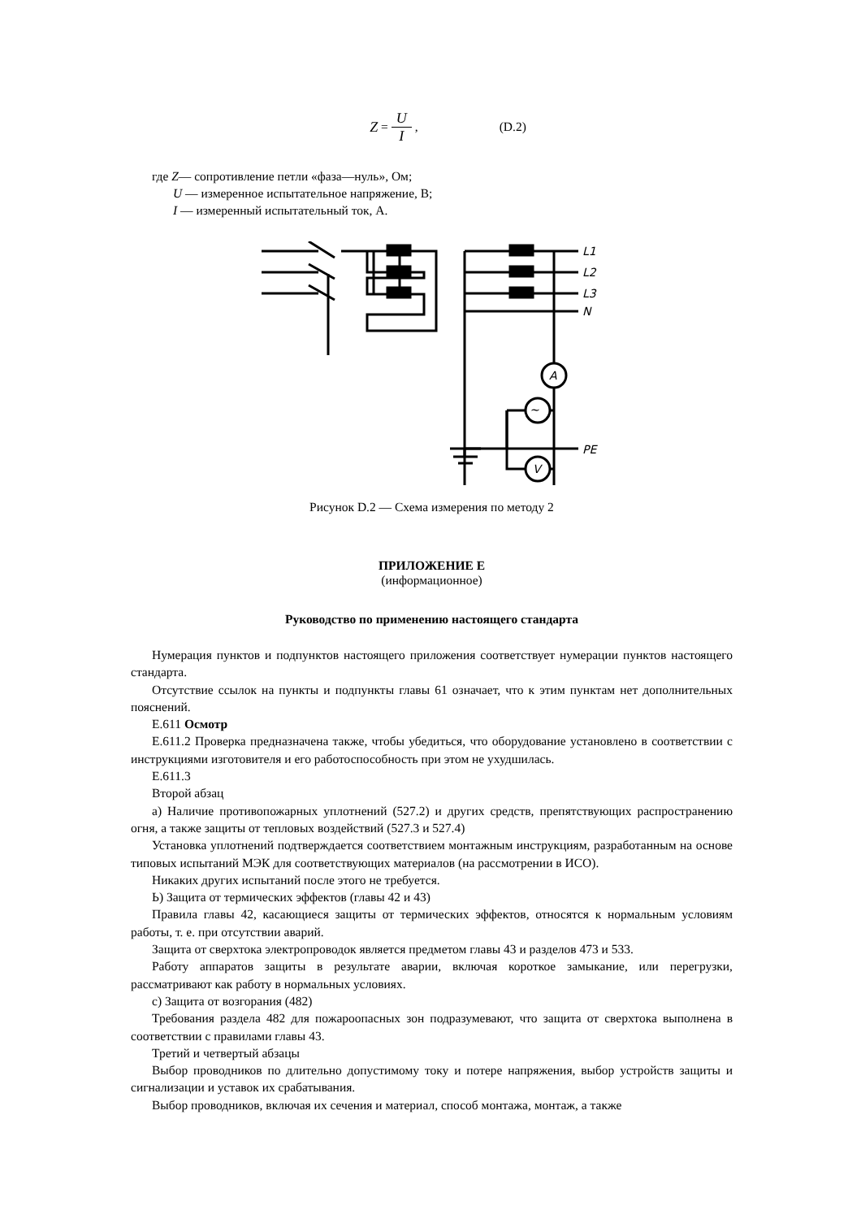Z = U I, (D.2)
где Z— сопротивление петли «фаза—нуль», Ом;
U — измеренное испытательное напряжение, В;
I — измеренный испытательный ток, А.
L1
L2
L3
N
PE
A
V
~
Рисунок D.2 — Схема измерения по методу 2
ПРИЛОЖЕНИЕ Е
(информационное)
Руководство по применению настоящего стандарта
Нумерация пунктов и подпунктов настоящего приложения соответствует нумерации пунктов настоящего стандарта.
Отсутствие ссылок на пункты и подпункты главы 61 означает, что к этим пунктам нет дополнительных пояснений.
Е.611 Осмотр
Е.611.2 Проверка предназначена также, чтобы убедиться, что оборудование установлено в соответствии с инструкциями изготовителя и его работоспособность при этом не ухудшилась.
Е.611.3
Второй абзац
а) Наличие противопожарных уплотнений (527.2) и других средств, препятствующих распространению огня, а также защиты от тепловых воздействий (527.3 и 527.4)
Установка уплотнений подтверждается соответствием монтажным инструкциям, разработанным на основе типовых испытаний МЭК для соответствующих материалов (на рассмотрении в ИСО).
Никаких других испытаний после этого не требуется.
Ь) Защита от термических эффектов (главы 42 и 43)
Правила главы 42, касающиеся защиты от термических эффектов, относятся к нормальным условиям работы, т. е. при отсутствии аварий.
Защита от сверхтока электропроводок является предметом главы 43 и разделов 473 и 533.
Работу аппаратов защиты в результате аварии, включая короткое замыкание, или перегрузки, рассматривают как работу в нормальных условиях.
с) Защита от возгорания (482)
Требования раздела 482 для пожароопасных зон подразумевают, что защита от сверхтока выполнена в соответствии с правилами главы 43.
Третий и четвертый абзацы
Выбор проводников по длительно допустимому току и потере напряжения, выбор устройств защиты и сигнализации и уставок их срабатывания.
Выбор проводников, включая их сечения и материал, способ монтажа, монтаж, а также